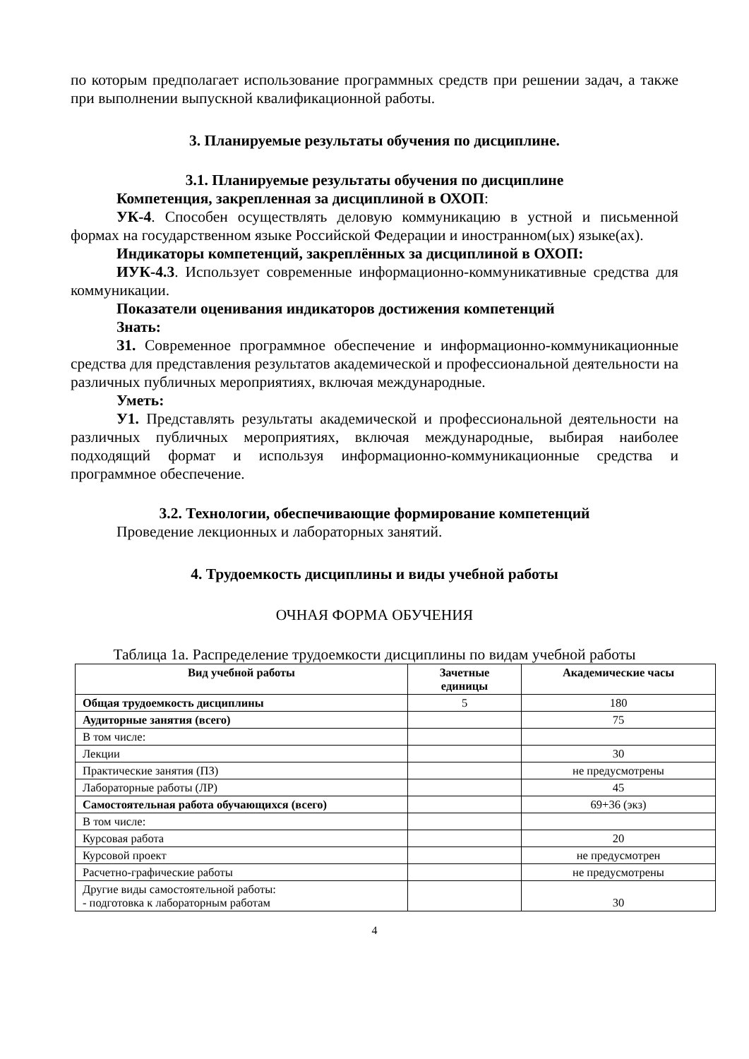по которым предполагает использование программных средств при решении задач, а также при выполнении выпускной квалификационной работы.
3. Планируемые результаты обучения по дисциплине.
3.1. Планируемые результаты обучения по дисциплине
Компетенция, закрепленная за дисциплиной в ОХОП:
УК-4. Способен осуществлять деловую коммуникацию в устной и письменной формах на государственном языке Российской Федерации и иностранном(ых) языке(ах).
Индикаторы компетенций, закреплённых за дисциплиной в ОХОП:
ИУК-4.3. Использует современные информационно-коммуникативные средства для коммуникации.
Показатели оценивания индикаторов достижения компетенций
Знать:
З1. Современное программное обеспечение и информационно-коммуникационные средства для представления результатов академической и профессиональной деятельности на различных публичных мероприятиях, включая международные.
Уметь:
У1. Представлять результаты академической и профессиональной деятельности на различных публичных мероприятиях, включая международные, выбирая наиболее подходящий формат и используя информационно-коммуникационные средства и программное обеспечение.
3.2. Технологии, обеспечивающие формирование компетенций
Проведение лекционных и лабораторных занятий.
4. Трудоемкость дисциплины и виды учебной работы
ОЧНАЯ ФОРМА ОБУЧЕНИЯ
Таблица 1а. Распределение трудоемкости дисциплины по видам учебной работы
| Вид учебной работы | Зачетные единицы | Академические часы |
| --- | --- | --- |
| Общая трудоемкость дисциплины | 5 | 180 |
| Аудиторные занятия (всего) | | 75 |
| В том числе: | | |
| Лекции | | 30 |
| Практические занятия (ПЗ) | | не предусмотрены |
| Лабораторные работы (ЛР) | | 45 |
| Самостоятельная работа обучающихся (всего) | | 69+36 (экз) |
| В том числе: | | |
| Курсовая работа | | 20 |
| Курсовой проект | | не предусмотрен |
| Расчетно-графические работы | | не предусмотрены |
| Другие виды самостоятельной работы: - подготовка к лабораторным работам | | 30 |
4